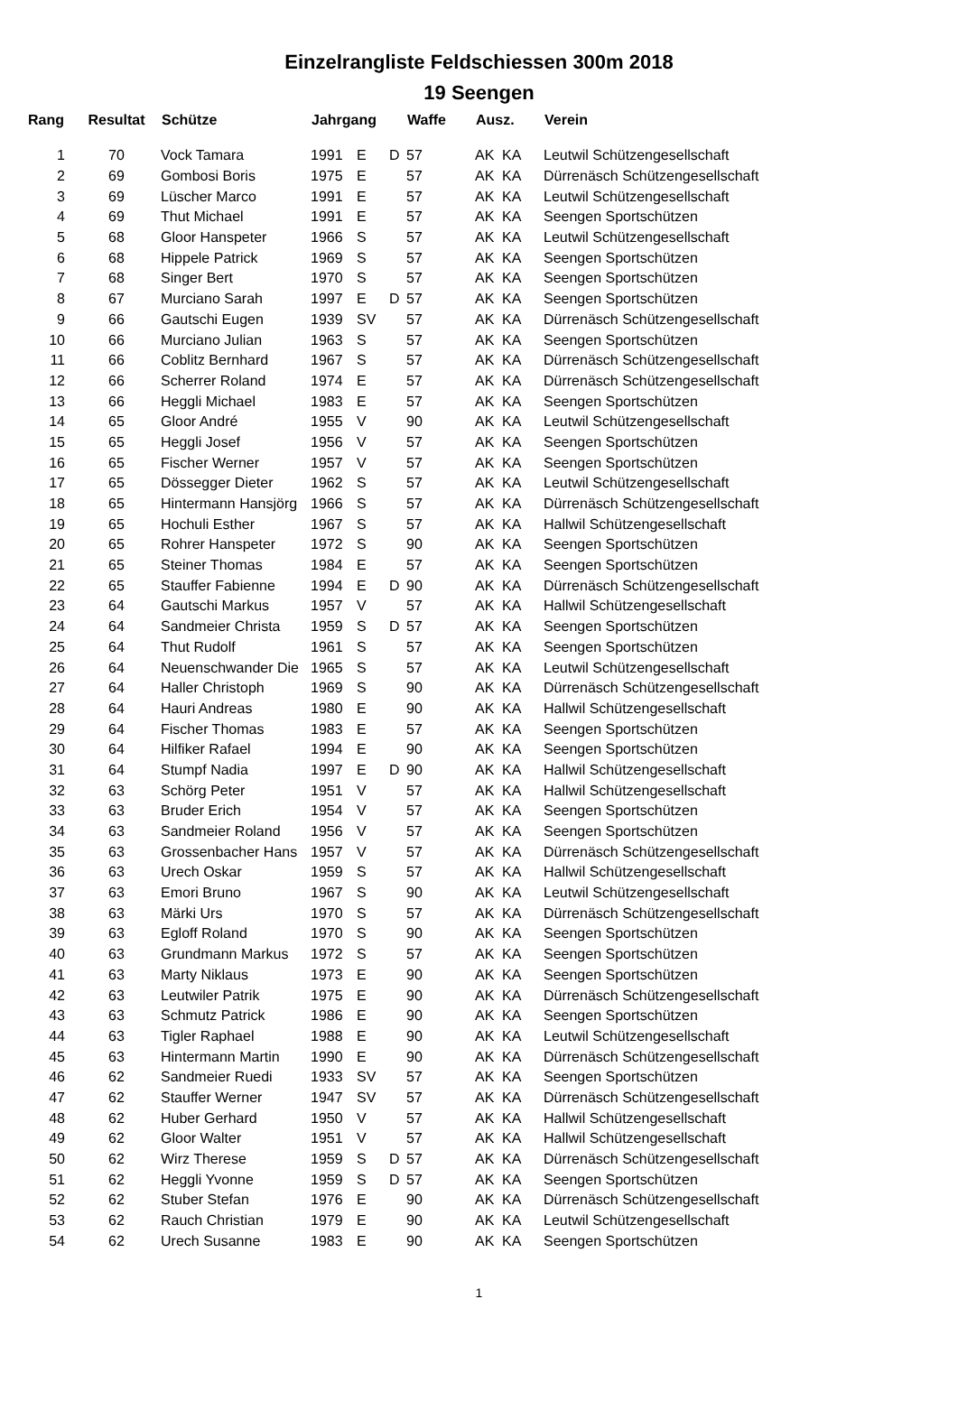Einzelrangliste Feldschiessen 300m 2018
19 Seengen
| Rang | Resultat | Schütze | Jahrgang | | | Waffe | Ausz. | | Verein |
| --- | --- | --- | --- | --- | --- | --- | --- | --- | --- |
| 1 | 70 | Vock Tamara | 1991 | E | D | 57 | AK | KA | Leutwil Schützengesellschaft |
| 2 | 69 | Gombosi Boris | 1975 | E | | 57 | AK | KA | Dürrenäsch Schützengesellschaft |
| 3 | 69 | Lüscher Marco | 1991 | E | | 57 | AK | KA | Leutwil Schützengesellschaft |
| 4 | 69 | Thut Michael | 1991 | E | | 57 | AK | KA | Seengen Sportschützen |
| 5 | 68 | Gloor Hanspeter | 1966 | S | | 57 | AK | KA | Leutwil Schützengesellschaft |
| 6 | 68 | Hippele Patrick | 1969 | S | | 57 | AK | KA | Seengen Sportschützen |
| 7 | 68 | Singer Bert | 1970 | S | | 57 | AK | KA | Seengen Sportschützen |
| 8 | 67 | Murciano Sarah | 1997 | E | D | 57 | AK | KA | Seengen Sportschützen |
| 9 | 66 | Gautschi Eugen | 1939 | SV | | 57 | AK | KA | Dürrenäsch Schützengesellschaft |
| 10 | 66 | Murciano Julian | 1963 | S | | 57 | AK | KA | Seengen Sportschützen |
| 11 | 66 | Coblitz Bernhard | 1967 | S | | 57 | AK | KA | Dürrenäsch Schützengesellschaft |
| 12 | 66 | Scherrer Roland | 1974 | E | | 57 | AK | KA | Dürrenäsch Schützengesellschaft |
| 13 | 66 | Heggli Michael | 1983 | E | | 57 | AK | KA | Seengen Sportschützen |
| 14 | 65 | Gloor André | 1955 | V | | 90 | AK | KA | Leutwil Schützengesellschaft |
| 15 | 65 | Heggli Josef | 1956 | V | | 57 | AK | KA | Seengen Sportschützen |
| 16 | 65 | Fischer Werner | 1957 | V | | 57 | AK | KA | Seengen Sportschützen |
| 17 | 65 | Dössegger Dieter | 1962 | S | | 57 | AK | KA | Leutwil Schützengesellschaft |
| 18 | 65 | Hintermann Hansjörg | 1966 | S | | 57 | AK | KA | Dürrenäsch Schützengesellschaft |
| 19 | 65 | Hochuli Esther | 1967 | S | | 57 | AK | KA | Hallwil Schützengesellschaft |
| 20 | 65 | Rohrer Hanspeter | 1972 | S | | 90 | AK | KA | Seengen Sportschützen |
| 21 | 65 | Steiner Thomas | 1984 | E | | 57 | AK | KA | Seengen Sportschützen |
| 22 | 65 | Stauffer Fabienne | 1994 | E | D | 90 | AK | KA | Dürrenäsch Schützengesellschaft |
| 23 | 64 | Gautschi Markus | 1957 | V | | 57 | AK | KA | Hallwil Schützengesellschaft |
| 24 | 64 | Sandmeier Christa | 1959 | S | D | 57 | AK | KA | Seengen Sportschützen |
| 25 | 64 | Thut Rudolf | 1961 | S | | 57 | AK | KA | Seengen Sportschützen |
| 26 | 64 | Neuenschwander Die | 1965 | S | | 57 | AK | KA | Leutwil Schützengesellschaft |
| 27 | 64 | Haller Christoph | 1969 | S | | 90 | AK | KA | Dürrenäsch Schützengesellschaft |
| 28 | 64 | Hauri Andreas | 1980 | E | | 90 | AK | KA | Hallwil Schützengesellschaft |
| 29 | 64 | Fischer Thomas | 1983 | E | | 57 | AK | KA | Seengen Sportschützen |
| 30 | 64 | Hilfiker Rafael | 1994 | E | | 90 | AK | KA | Seengen Sportschützen |
| 31 | 64 | Stumpf Nadia | 1997 | E | D | 90 | AK | KA | Hallwil Schützengesellschaft |
| 32 | 63 | Schörg Peter | 1951 | V | | 57 | AK | KA | Hallwil Schützengesellschaft |
| 33 | 63 | Bruder Erich | 1954 | V | | 57 | AK | KA | Seengen Sportschützen |
| 34 | 63 | Sandmeier Roland | 1956 | V | | 57 | AK | KA | Seengen Sportschützen |
| 35 | 63 | Grossenbacher Hans | 1957 | V | | 57 | AK | KA | Dürrenäsch Schützengesellschaft |
| 36 | 63 | Urech Oskar | 1959 | S | | 57 | AK | KA | Hallwil Schützengesellschaft |
| 37 | 63 | Emori Bruno | 1967 | S | | 90 | AK | KA | Leutwil Schützengesellschaft |
| 38 | 63 | Märki Urs | 1970 | S | | 57 | AK | KA | Dürrenäsch Schützengesellschaft |
| 39 | 63 | Egloff Roland | 1970 | S | | 90 | AK | KA | Seengen Sportschützen |
| 40 | 63 | Grundmann Markus | 1972 | S | | 57 | AK | KA | Seengen Sportschützen |
| 41 | 63 | Marty Niklaus | 1973 | E | | 90 | AK | KA | Seengen Sportschützen |
| 42 | 63 | Leutwiler Patrik | 1975 | E | | 90 | AK | KA | Dürrenäsch Schützengesellschaft |
| 43 | 63 | Schmutz Patrick | 1986 | E | | 90 | AK | KA | Seengen Sportschützen |
| 44 | 63 | Tigler Raphael | 1988 | E | | 90 | AK | KA | Leutwil Schützengesellschaft |
| 45 | 63 | Hintermann Martin | 1990 | E | | 90 | AK | KA | Dürrenäsch Schützengesellschaft |
| 46 | 62 | Sandmeier Ruedi | 1933 | SV | | 57 | AK | KA | Seengen Sportschützen |
| 47 | 62 | Stauffer Werner | 1947 | SV | | 57 | AK | KA | Dürrenäsch Schützengesellschaft |
| 48 | 62 | Huber Gerhard | 1950 | V | | 57 | AK | KA | Hallwil Schützengesellschaft |
| 49 | 62 | Gloor Walter | 1951 | V | | 57 | AK | KA | Hallwil Schützengesellschaft |
| 50 | 62 | Wirz Therese | 1959 | S | D | 57 | AK | KA | Dürrenäsch Schützengesellschaft |
| 51 | 62 | Heggli Yvonne | 1959 | S | D | 57 | AK | KA | Seengen Sportschützen |
| 52 | 62 | Stuber Stefan | 1976 | E | | 90 | AK | KA | Dürrenäsch Schützengesellschaft |
| 53 | 62 | Rauch Christian | 1979 | E | | 90 | AK | KA | Leutwil Schützengesellschaft |
| 54 | 62 | Urech Susanne | 1983 | E | | 90 | AK | KA | Seengen Sportschützen |
1